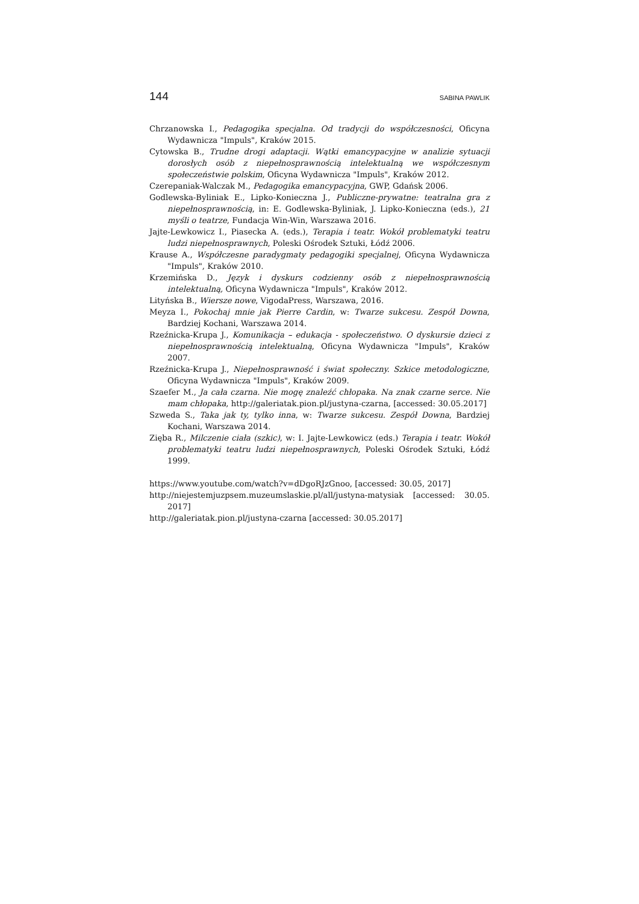144 SABINA PAWLIK
Chrzanowska I., Pedagogika specjalna. Od tradycji do współczesności, Oficyna Wydawnicza "Impuls", Kraków 2015.
Cytowska B., Trudne drogi adaptacji. Wątki emancypacyjne w analizie sytuacji dorosłych osób z niepełnosprawnością intelektualną we współczesnym społeczeństwie polskim, Oficyna Wydawnicza "Impuls", Kraków 2012.
Czerepaniak-Walczak M., Pedagogika emancypacyjna, GWP, Gdańsk 2006.
Godlewska-Byliniak E., Lipko-Konieczna J., Publiczne-prywatne: teatralna gra z niepełnosprawnością, in: E. Godlewska-Byliniak, J. Lipko-Konieczna (eds.), 21 myśli o teatrze, Fundacja Win-Win, Warszawa 2016.
Jajte-Lewkowicz I., Piasecka A. (eds.), Terapia i teatr. Wokół problematyki teatru ludzi niepełnosprawnych, Poleski Ośrodek Sztuki, Łódź 2006.
Krause A., Współczesne paradygmaty pedagogiki specjalnej, Oficyna Wydawnicza "Impuls", Kraków 2010.
Krzemińska D., Język i dyskurs codzienny osób z niepełnosprawnością intelektualną, Oficyna Wydawnicza "Impuls", Kraków 2012.
Lityńska B., Wiersze nowe, VigodaPress, Warszawa, 2016.
Meyza I., Pokochaj mnie jak Pierre Cardin, w: Twarze sukcesu. Zespół Downa, Bardziej Kochani, Warszawa 2014.
Rzeźnicka-Krupa J., Komunikacja – edukacja - społeczeństwo. O dyskursie dzieci z niepełnosprawnością intelektualną, Oficyna Wydawnicza "Impuls", Kraków 2007.
Rzeźnicka-Krupa J., Niepełnosprawność i świat społeczny. Szkice metodologiczne, Oficyna Wydawnicza "Impuls", Kraków 2009.
Szaefer M., Ja cała czarna. Nie mogę znaleźć chłopaka. Na znak czarne serce. Nie mam chłopaka, http://galeriatak.pion.pl/justyna-czarna, [accessed: 30.05.2017]
Szweda S., Taka jak ty, tylko inna, w: Twarze sukcesu. Zespół Downa, Bardziej Kochani, Warszawa 2014.
Zięba R., Milczenie ciała (szkic), w: I. Jajte-Lewkowicz (eds.) Terapia i teatr. Wokół problematyki teatru ludzi niepełnosprawnych, Poleski Ośrodek Sztuki, Łódź 1999.
https://www.youtube.com/watch?v=dDgoRJzGnoo, [accessed: 30.05, 2017]
http://niejestemjuzpsem.muzeumslaskie.pl/all/justyna-matysiak [accessed: 30.05. 2017]
http://galeriatak.pion.pl/justyna-czarna [accessed: 30.05.2017]